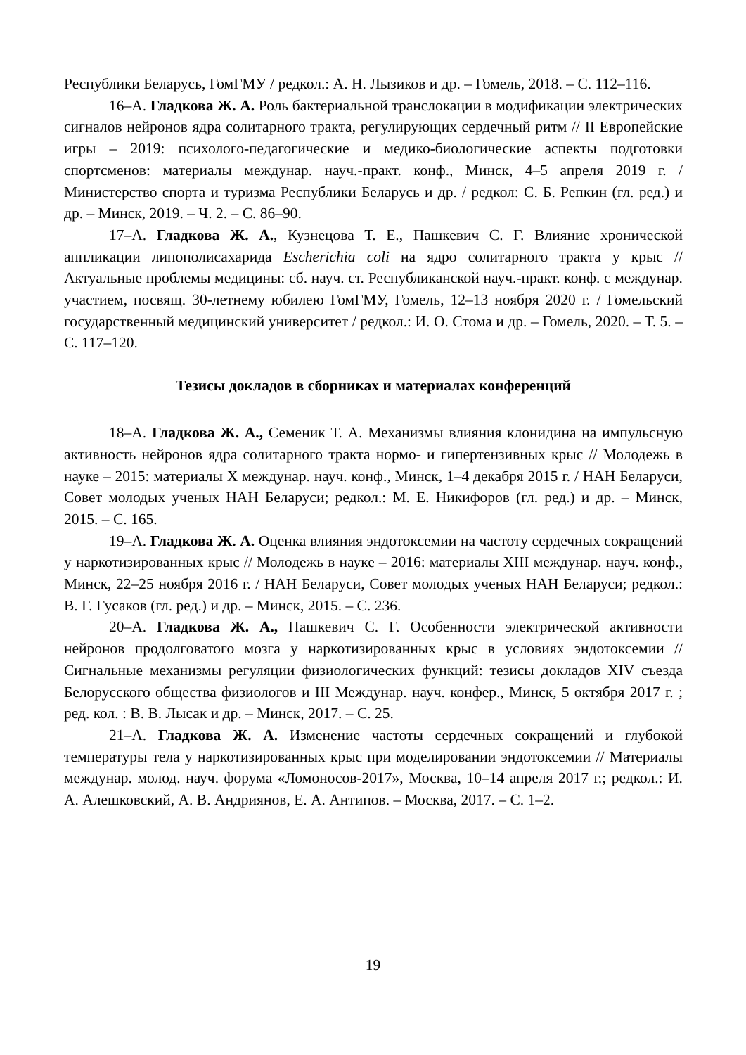Республики Беларусь, ГомГМУ / редкол.: А. Н. Лызиков и др. – Гомель, 2018. – С. 112–116.
16–А. Гладкова Ж. А. Роль бактериальной транслокации в модификации электрических сигналов нейронов ядра солитарного тракта, регулирующих сердечный ритм // II Европейские игры – 2019: психолого-педагогические и медико-биологические аспекты подготовки спортсменов: материалы междунар. науч.-практ. конф., Минск, 4–5 апреля 2019 г. / Министерство спорта и туризма Республики Беларусь и др. / редкол: С. Б. Репкин (гл. ред.) и др. – Минск, 2019. – Ч. 2. – С. 86–90.
17–А. Гладкова Ж. А., Кузнецова Т. Е., Пашкевич С. Г. Влияние хронической аппликации липополисахарида Escherichia coli на ядро солитарного тракта у крыс // Актуальные проблемы медицины: сб. науч. ст. Республиканской науч.-практ. конф. с междунар. участием, посвящ. 30-летнему юбилею ГомГМУ, Гомель, 12–13 ноября 2020 г. / Гомельский государственный медицинский университет / редкол.: И. О. Стома и др. – Гомель, 2020. – Т. 5. – С. 117–120.
Тезисы докладов в сборниках и материалах конференций
18–А. Гладкова Ж. А., Семеник Т. А. Механизмы влияния клонидина на импульсную активность нейронов ядра солитарного тракта нормо- и гипертензивных крыс // Молодежь в науке – 2015: материалы X междунар. науч. конф., Минск, 1–4 декабря 2015 г. / НАН Беларуси, Совет молодых ученых НАН Беларуси; редкол.: М. Е. Никифоров (гл. ред.) и др. – Минск, 2015. – С. 165.
19–А. Гладкова Ж. А. Оценка влияния эндотоксемии на частоту сердечных сокращений у наркотизированных крыс // Молодежь в науке – 2016: материалы XIII междунар. науч. конф., Минск, 22–25 ноября 2016 г. / НАН Беларуси, Совет молодых ученых НАН Беларуси; редкол.: В. Г. Гусаков (гл. ред.) и др. – Минск, 2015. – С. 236.
20–А. Гладкова Ж. А., Пашкевич С. Г. Особенности электрической активности нейронов продолговатого мозга у наркотизированных крыс в условиях эндотоксемии // Сигнальные механизмы регуляции физиологических функций: тезисы докладов XIV съезда Белорусского общества физиологов и III Междунар. науч. конфер., Минск, 5 октября 2017 г. ; ред. кол. : В. В. Лысак и др. – Минск, 2017. – С. 25.
21–А. Гладкова Ж. А. Изменение частоты сердечных сокращений и глубокой температуры тела у наркотизированных крыс при моделировании эндотоксемии // Материалы междунар. молод. науч. форума «Ломоносов-2017», Москва, 10–14 апреля 2017 г.; редкол.: И. А. Алешковский, А. В. Андриянов, Е. А. Антипов. – Москва, 2017. – С. 1–2.
19